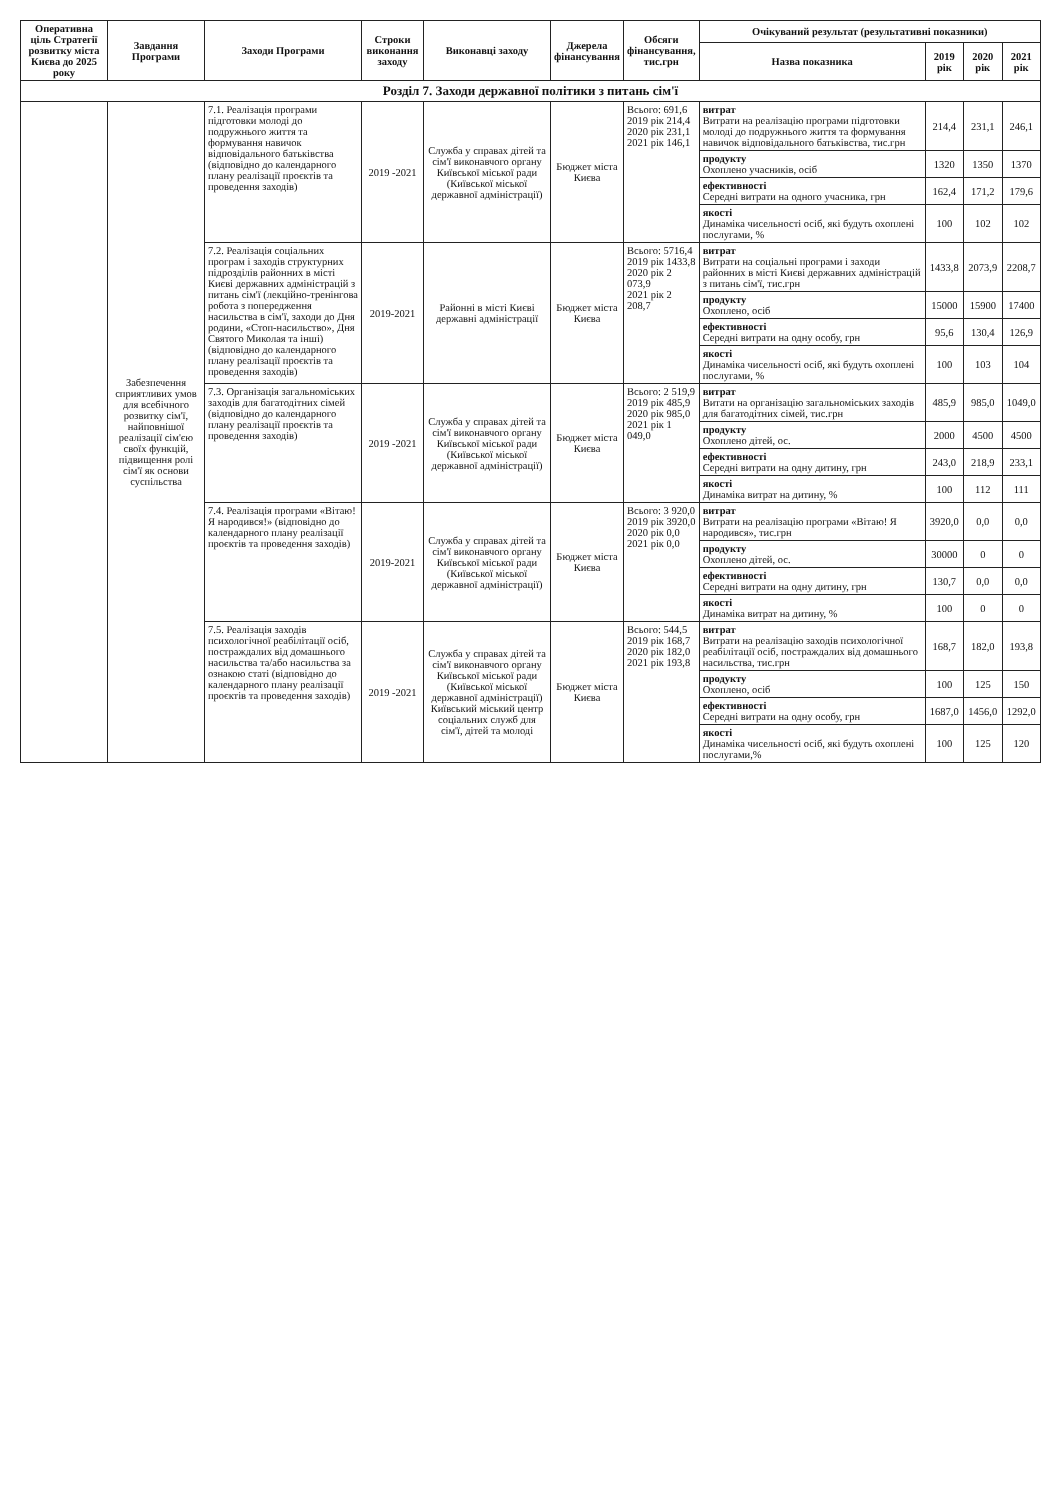| Оперативна ціль Стратегії розвитку міста Києва до 2025 року | Завдання Програми | Заходи Програми | Строки виконання заходу | Виконавці заходу | Джерела фінансування | Обсяги фінансування, тис.грн | Очікуваний результат (результативні показники) | | | |
| --- | --- | --- | --- | --- | --- | --- | --- | --- | --- | --- |
| | | | | | | | Назва показника | 2019 рік | 2020 рік | 2021 рік |
| Розділ 7. Заходи державної політики з питань сім'ї | | | | | | | | | | |
| | Забезпечення сприятливих умов для всебічного розвитку сім'ї, найповнішої реалізації сім'єю своїх функцій, підвищення ролі сім'ї як основи суспільства | 7.1. Реалізація програми підготовки молоді до подружнього життя та формування навичок відповідального батьківства (відповідно до календарного плану реалізації проєктів та проведення заходів) | 2019 -2021 | Служба у справах дітей та сім'ї виконавчого органу Київської міської ради (Київської міської державної адміністрації) | Бюджет міста Києва | Всього: 691,6 2019 рік 214,4 2020 рік 231,1 2021 рік 146,1 | витрат Витрати на реалізацію програми підготовки молоді до подружнього життя та формування навичок відповідального батьківства, тис.грн | 214,4 | 231,1 | 246,1 |
| | | | | | | | продукту Охоплено учасників, осіб | 1320 | 1350 | 1370 |
| | | | | | | | ефективності Середні витрати на одного учасника, грн | 162,4 | 171,2 | 179,6 |
| | | | | | | | якості Динаміка чисельності осіб, які будуть охоплені послугами, % | 100 | 102 | 102 |
| | | 7.2. Реалізація соціальних програм і заходів структурних підрозділів районних в місті Києві державних адміністрацій з питань сім'ї (лекційно-тренінгова робота з попередження насильства в сім'ї, заходи до Дня родини, «Стоп-насильство», Дня Святого Миколая та інші) (відповідно до календарного плану реалізації проєктів та проведення заходів) | 2019-2021 | Районні в місті Києві державні адміністрації | Бюджет міста Києва | Всього: 5716,4 2019 рік 1433,8 2020 рік 2 073,9 2021 рік 2 208,7 | витрат Витрати на соціальні програми і заходи районних в місті Києві державних адміністрацій з питань сім'ї, тис.грн | 1433,8 | 2073,9 | 2208,7 |
| | | | | | | | продукту Охоплено, осіб | 15000 | 15900 | 17400 |
| | | | | | | | ефективності Середні витрати на одну особу, грн | 95,6 | 130,4 | 126,9 |
| | | | | | | | якості Динаміка чисельності осіб, які будуть охоплені послугами, % | 100 | 103 | 104 |
| | | 7.3. Організація загальноміських заходів для багатодітних сімей (відповідно до календарного плану реалізації проєктів та проведення заходів) | 2019 -2021 | Служба у справах дітей та сім'ї виконавчого органу Київської міської ради (Київської міської державної адміністрації) | Бюджет міста Києва | Всього: 2 519,9 2019 рік 485,9 2020 рік 985,0 2021 рік 1 049,0 | витрат Витати на організацію загальноміських заходів для багатодітних сімей, тис.грн | 485,9 | 985,0 | 1049,0 |
| | | | | | | | продукту Охоплено дітей, ос. | 2000 | 4500 | 4500 |
| | | | | | | | ефективності Середні витрати на одну дитину, грн | 243,0 | 218,9 | 233,1 |
| | | | | | | | якості Динаміка витрат на дитину, % | 100 | 112 | 111 |
| | | 7.4. Реалізація програми «Вітаю! Я народився!» (відповідно до календарного плану реалізації проєктів та проведення заходів) | 2019-2021 | Служба у справах дітей та сім'ї виконавчого органу Київської міської ради (Київської міської державної адміністрації) | Бюджет міста Києва | Всього: 3 920,0 2019 рік 3920,0 2020 рік 0,0 2021 рік 0,0 | витрат Витрати на реалізацію програми «Вітаю! Я народився», тис.грн | 3920,0 | 0,0 | 0,0 |
| | | | | | | | продукту Охоплено дітей, ос. | 30000 | 0 | 0 |
| | | | | | | | ефективності Середні витрати на одну дитину, грн | 130,7 | 0,0 | 0,0 |
| | | | | | | | якості Динаміка витрат на дитину, % | 100 | 0 | 0 |
| | | 7.5. Реалізація заходів психологічної реабілітації осіб, постраждалих від домашнього насильства та/або насильства за ознакою статі (відповідно до календарного плану реалізації проєктів та проведення заходів) | 2019 -2021 | Служба у справах дітей та сім'ї виконавчого органу Київської міської ради (Київської міської державної адміністрації) Київський міський центр соціальних служб для сім'ї, дітей та молоді | Бюджет міста Києва | Всього: 544,5 2019 рік 168,7 2020 рік 182,0 2021 рік 193,8 | витрат Витрати на реалізацію заходів психологічної реабілітації осіб, постраждалих від домашнього насильства, тис.грн | 168,7 | 182,0 | 193,8 |
| | | | | | | | продукту Охоплено, осіб | 100 | 125 | 150 |
| | | | | | | | ефективності Середні витрати на одну особу, грн | 1687,0 | 1456,0 | 1292,0 |
| | | | | | | | якості Динаміка чисельності осіб, які будуть охоплені послугами,% | 100 | 125 | 120 |